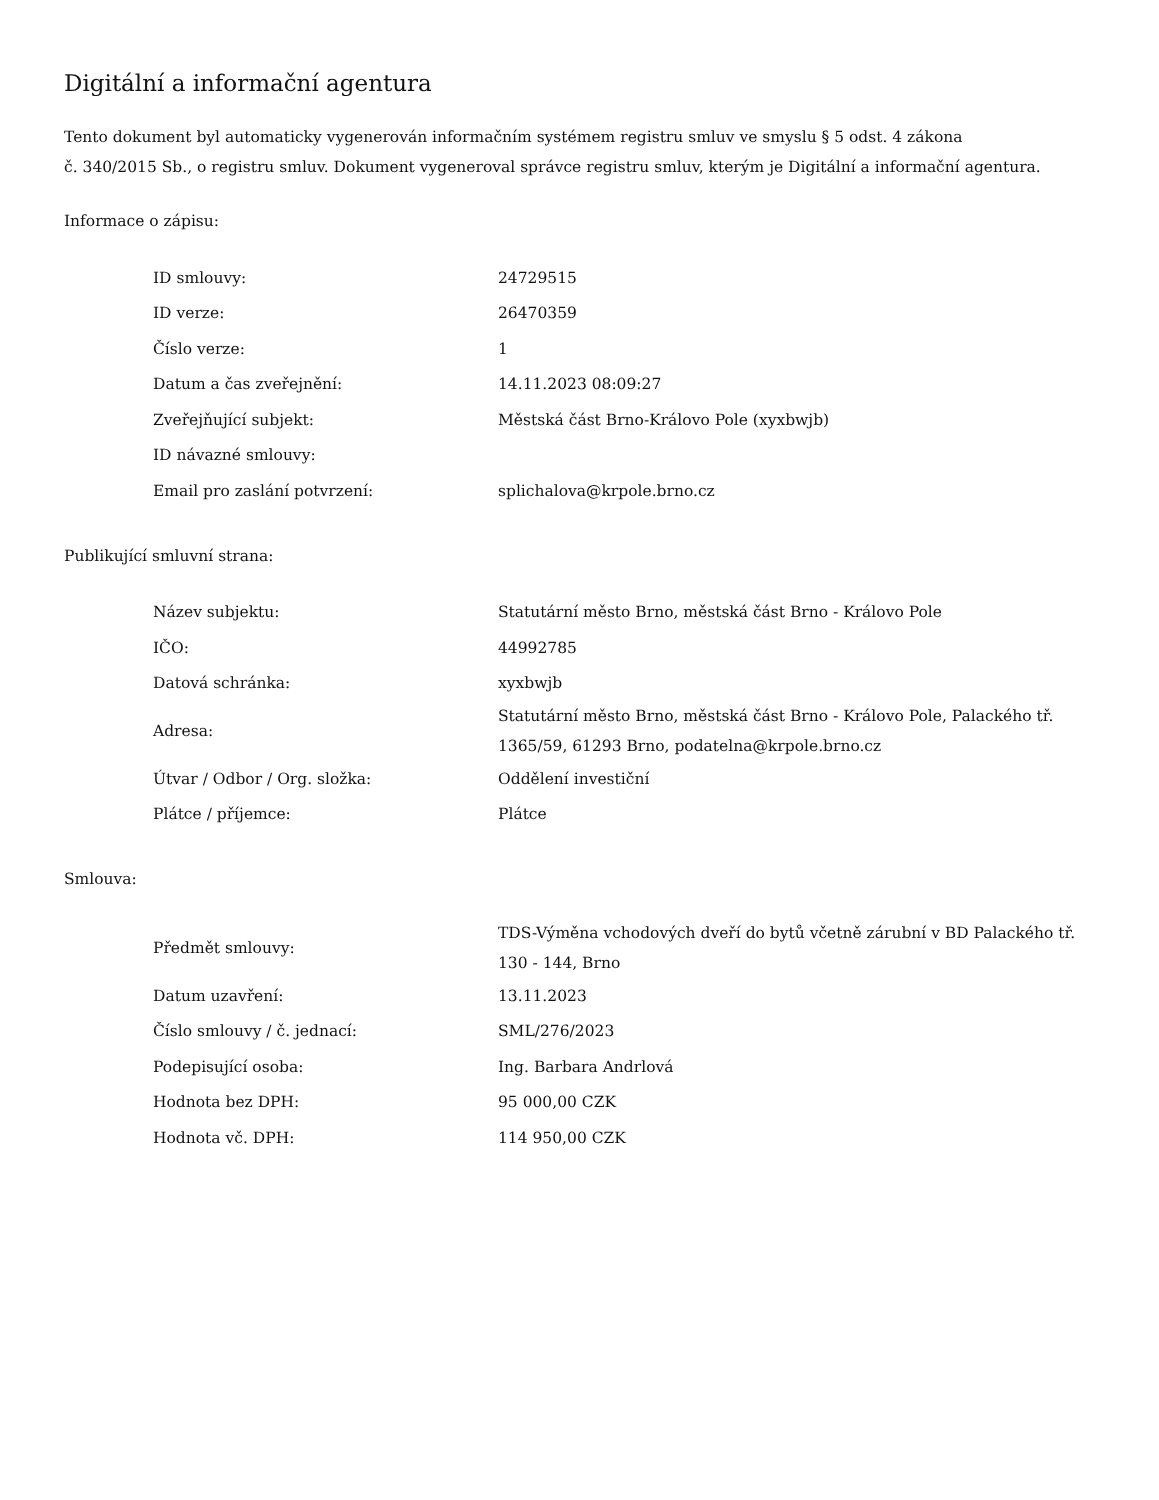Digitální a informační agentura
Tento dokument byl automaticky vygenerován informačním systémem registru smluv ve smyslu § 5 odst. 4 zákona
č. 340/2015 Sb., o registru smluv. Dokument vygeneroval správce registru smluv, kterým je Digitální a informační agentura.
Informace o zápisu:
| ID smlouvy: | 24729515 |
| ID verze: | 26470359 |
| Číslo verze: | 1 |
| Datum a čas zveřejnění: | 14.11.2023 08:09:27 |
| Zveřejňující subjekt: | Městská část Brno-Královo Pole (xyxbwjb) |
| ID návazné smlouvy: | |
| Email pro zaslání potvrzení: | splichalova@krpole.brno.cz |
Publikující smluvní strana:
| Název subjektu: | Statutární město Brno, městská část Brno - Královo Pole |
| IČO: | 44992785 |
| Datová schránka: | xyxbwjb |
| Adresa: | Statutární město Brno, městská část Brno - Královo Pole, Palackého tř. 1365/59, 61293 Brno, podatelna@krpole.brno.cz |
| Útvar / Odbor / Org. složka: | Oddělení investiční |
| Plátce / příjemce: | Plátce |
Smlouva:
| Předmět smlouvy: | TDS-Výměna vchodových dveří do bytů včetně zárubní v BD Palackého tř. 130 - 144, Brno |
| Datum uzavření: | 13.11.2023 |
| Číslo smlouvy / č. jednací: | SML/276/2023 |
| Podepisující osoba: | Ing. Barbara Andrlová |
| Hodnota bez DPH: | 95 000,00 CZK |
| Hodnota vč. DPH: | 114 950,00 CZK |